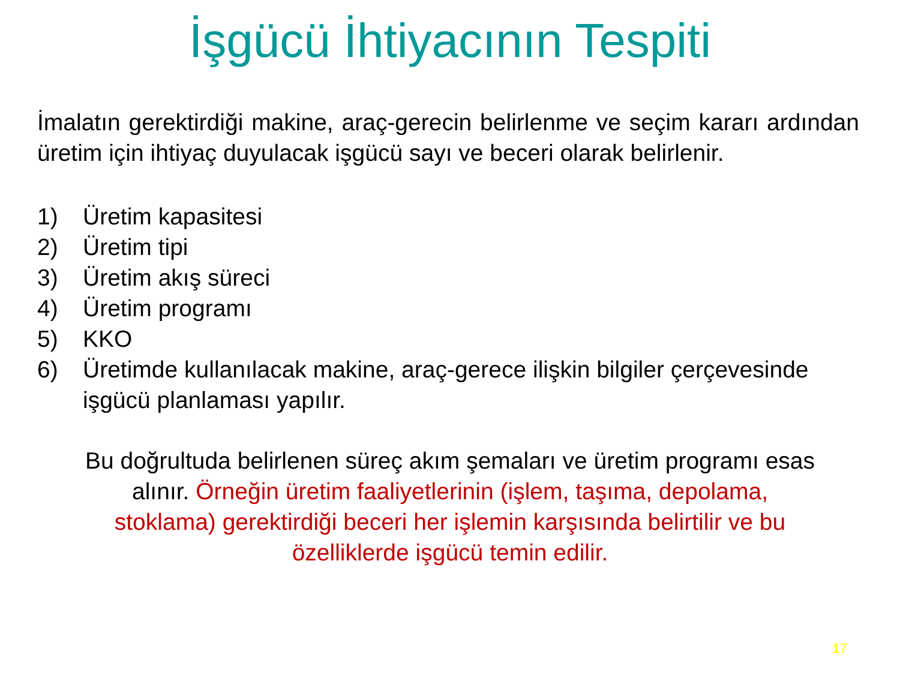İşgücü İhtiyacının Tespiti
İmalatın gerektirdiği makine, araç-gerecin belirlenme ve seçim kararı ardından üretim için ihtiyaç duyulacak işgücü sayı ve beceri olarak belirlenir.
1) Üretim kapasitesi
2) Üretim tipi
3) Üretim akış süreci
4) Üretim programı
5) KKO
6) Üretimde kullanılacak makine, araç-gerece ilişkin bilgiler çerçevesinde işgücü planlaması yapılır.
Bu doğrultuda belirlenen süreç akım şemaları ve üretim programı esas
alınır. Örneğin üretim faaliyetlerinin (işlem, taşıma, depolama,
stoklama) gerektirdiği beceri her işlemin karşısında belirtilir ve bu
özelliklerde işgücü temin edilir.
17